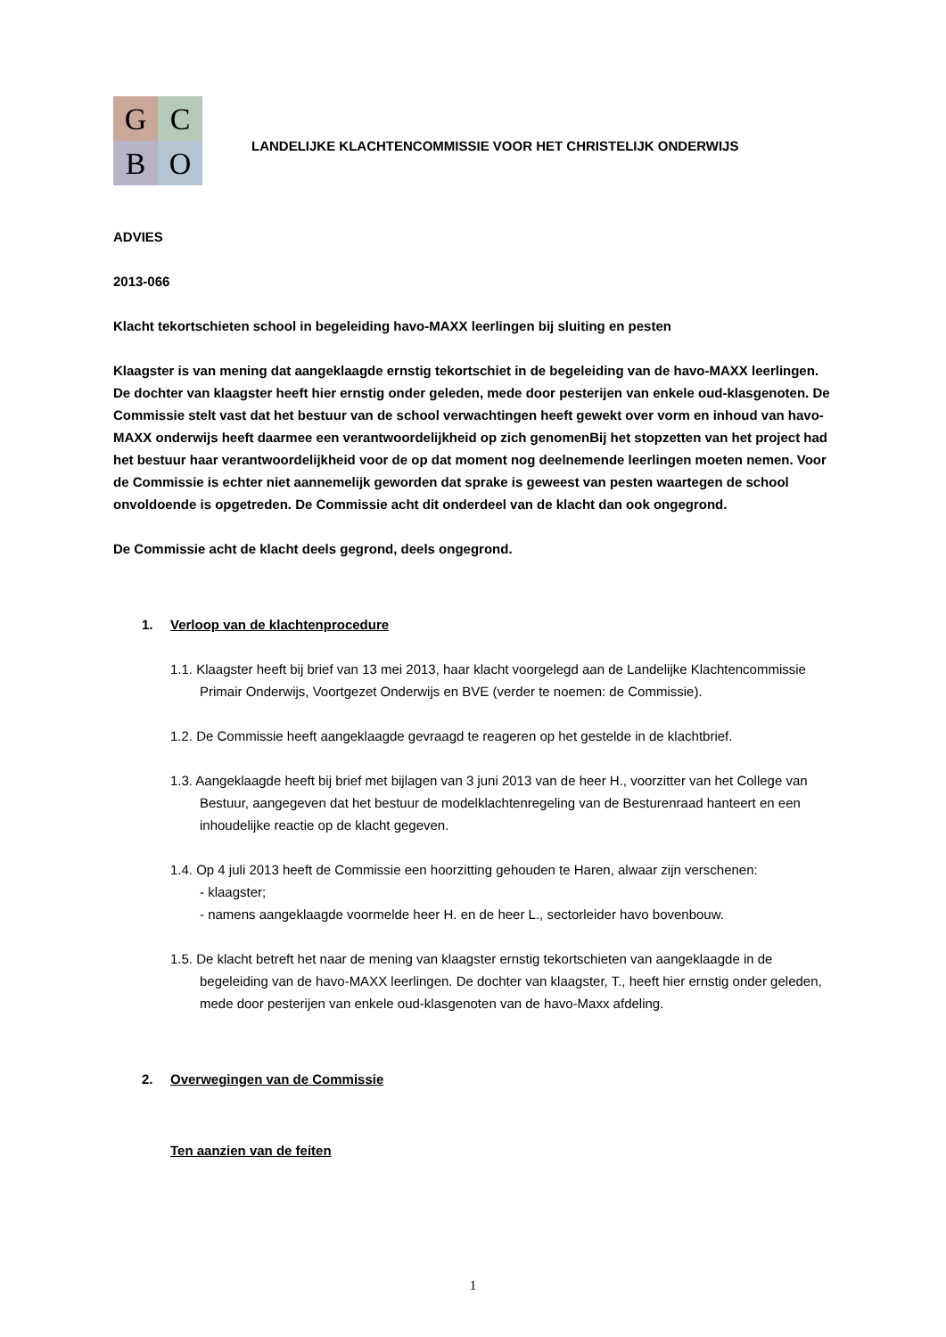G
C
B
O
LANDELIJKE KLACHTENCOMMISSIE VOOR HET CHRISTELIJK ONDERWIJS
ADVIES
2013-066
Klacht tekortschieten school in begeleiding havo-MAXX leerlingen bij sluiting en pesten
Klaagster is van mening dat aangeklaagde ernstig tekortschiet in de begeleiding van de havo-MAXX leerlingen. De dochter van klaagster heeft hier ernstig onder geleden, mede door pesterijen van enkele oud-klasgenoten. De Commissie stelt vast dat het bestuur van de school verwachtingen heeft gewekt over vorm en inhoud van havo-MAXX onderwijs heeft daarmee een verantwoordelijkheid op zich genomenBij het stopzetten van het project had het bestuur haar verantwoordelijkheid voor de op dat moment nog deelnemende leerlingen moeten nemen. Voor de Commissie is echter niet aannemelijk geworden dat sprake is geweest van pesten waartegen de school onvoldoende is opgetreden. De Commissie acht dit onderdeel van de klacht dan ook ongegrond.
De Commissie acht de klacht deels gegrond, deels ongegrond.
1. Verloop van de klachtenprocedure
1.1. Klaagster heeft bij brief van 13 mei 2013, haar klacht voorgelegd aan de Landelijke Klachtencommissie Primair Onderwijs, Voortgezet Onderwijs en BVE (verder te noemen: de Commissie).
1.2. De Commissie heeft aangeklaagde gevraagd te reageren op het gestelde in de klachtbrief.
1.3. Aangeklaagde heeft bij brief met bijlagen van 3 juni 2013 van de heer H., voorzitter van het College van Bestuur, aangegeven dat het bestuur de modelklachtenregeling van de Besturenraad hanteert en een inhoudelijke reactie op de klacht gegeven.
1.4. Op 4 juli 2013 heeft de Commissie een hoorzitting gehouden te Haren, alwaar zijn verschenen:
- klaagster;
- namens aangeklaagde voormelde heer H. en de heer L., sectorleider havo bovenbouw.
1.5. De klacht betreft het naar de mening van klaagster ernstig tekortschieten van aangeklaagde in de begeleiding van de havo-MAXX leerlingen. De dochter van klaagster, T., heeft hier ernstig onder geleden, mede door pesterijen van enkele oud-klasgenoten van de havo-Maxx afdeling.
2. Overwegingen van de Commissie
Ten aanzien van de feiten
1